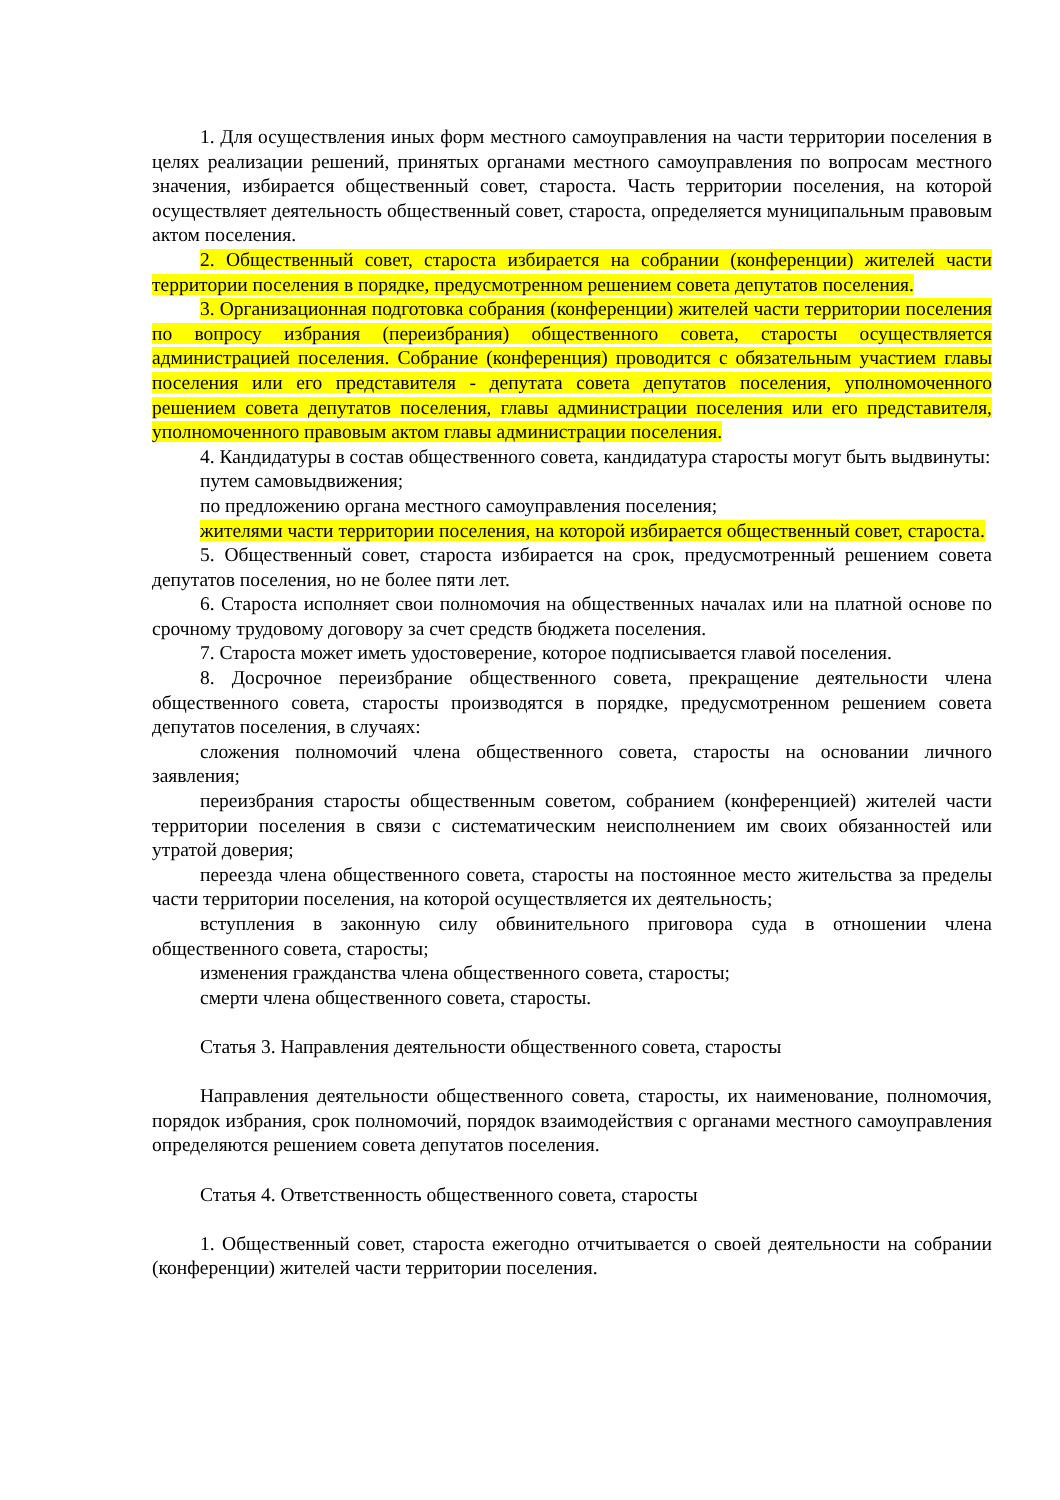1. Для осуществления иных форм местного самоуправления на части территории поселения в целях реализации решений, принятых органами местного самоуправления по вопросам местного значения, избирается общественный совет, староста. Часть территории поселения, на которой осуществляет деятельность общественный совет, староста, определяется муниципальным правовым актом поселения.
2. Общественный совет, староста избирается на собрании (конференции) жителей части территории поселения в порядке, предусмотренном решением совета депутатов поселения.
3. Организационная подготовка собрания (конференции) жителей части территории поселения по вопросу избрания (переизбрания) общественного совета, старосты осуществляется администрацией поселения. Собрание (конференция) проводится с обязательным участием главы поселения или его представителя - депутата совета депутатов поселения, уполномоченного решением совета депутатов поселения, главы администрации поселения или его представителя, уполномоченного правовым актом главы администрации поселения.
4. Кандидатуры в состав общественного совета, кандидатура старосты могут быть выдвинуты:
путем самовыдвижения;
по предложению органа местного самоуправления поселения;
жителями части территории поселения, на которой избирается общественный совет, староста.
5. Общественный совет, староста избирается на срок, предусмотренный решением совета депутатов поселения, но не более пяти лет.
6. Староста исполняет свои полномочия на общественных началах или на платной основе по срочному трудовому договору за счет средств бюджета поселения.
7. Староста может иметь удостоверение, которое подписывается главой поселения.
8. Досрочное переизбрание общественного совета, прекращение деятельности члена общественного совета, старосты производятся в порядке, предусмотренном решением совета депутатов поселения, в случаях:
сложения полномочий члена общественного совета, старосты на основании личного заявления;
переизбрания старосты общественным советом, собранием (конференцией) жителей части территории поселения в связи с систематическим неисполнением им своих обязанностей или утратой доверия;
переезда члена общественного совета, старосты на постоянное место жительства за пределы части территории поселения, на которой осуществляется их деятельность;
вступления в законную силу обвинительного приговора суда в отношении члена общественного совета, старосты;
изменения гражданства члена общественного совета, старосты;
смерти члена общественного совета, старосты.
Статья 3. Направления деятельности общественного совета, старосты
Направления деятельности общественного совета, старосты, их наименование, полномочия, порядок избрания, срок полномочий, порядок взаимодействия с органами местного самоуправления определяются решением совета депутатов поселения.
Статья 4. Ответственность общественного совета, старосты
1. Общественный совет, староста ежегодно отчитывается о своей деятельности на собрании (конференции) жителей части территории поселения.